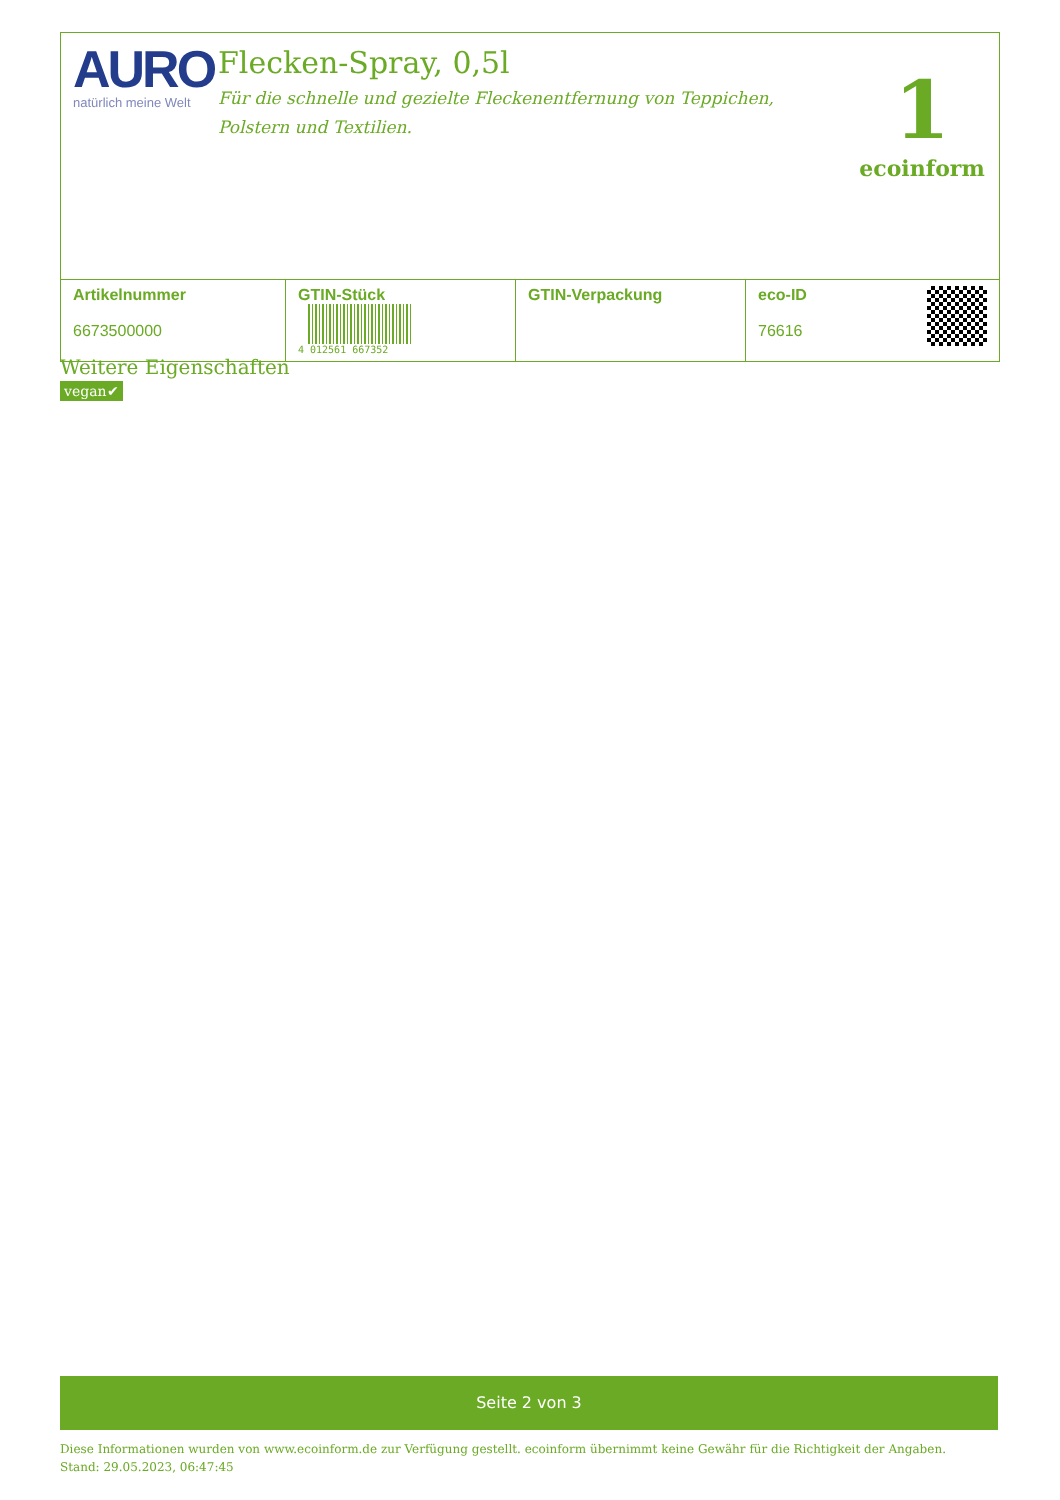AURO
natürlich meine Welt
Flecken-Spray, 0,5l
Für die schnelle und gezielte Fleckenentfernung von Teppichen, Polstern und Textilien.
1
ecoinform
| Artikelnummer 6673500000 | GTIN-Stück 4 012561 667352 | GTIN-Verpackung | eco-ID 76616 |
Weitere Eigenschaften
vegan✔
Seite 2 von 3
Diese Informationen wurden von www.ecoinform.de zur Verfügung gestellt. ecoinform übernimmt keine Gewähr für die Richtigkeit der Angaben.
Stand: 29.05.2023, 06:47:45